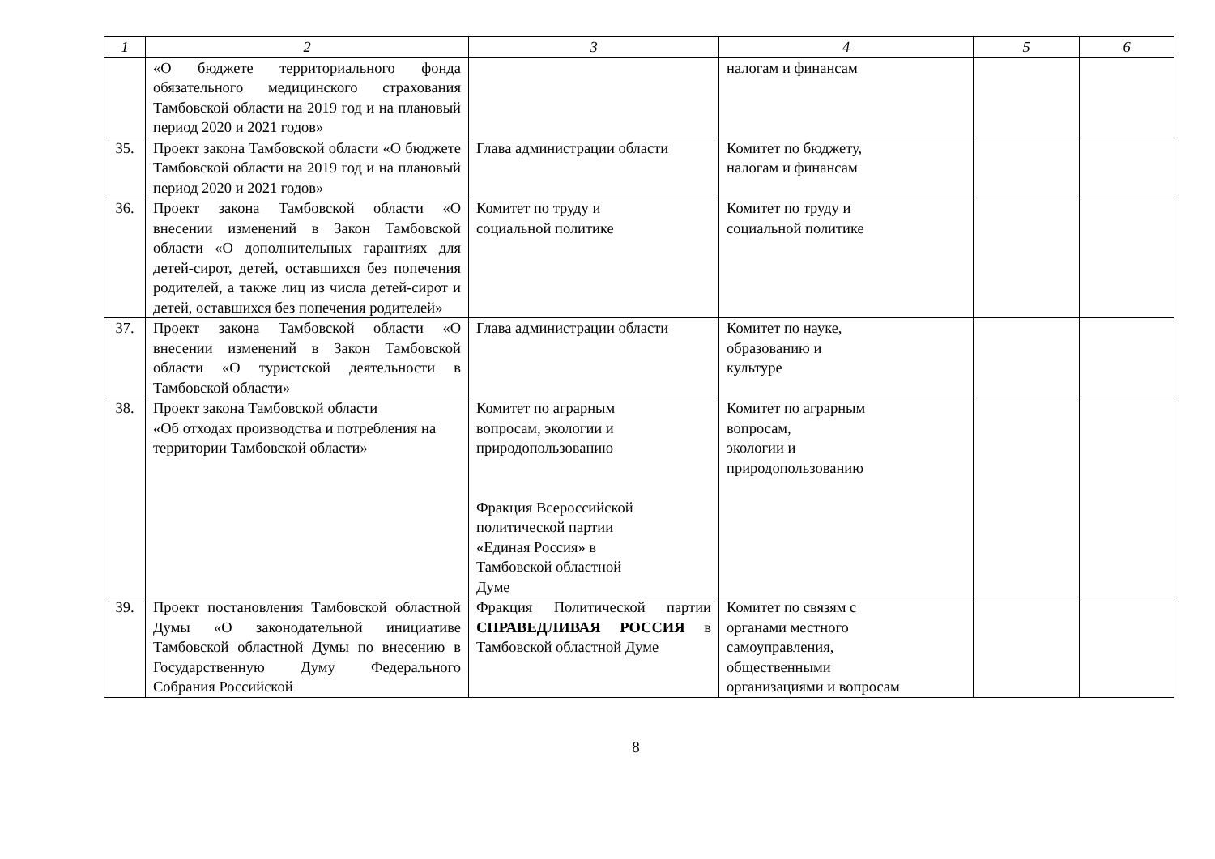| 1 | 2 | 3 | 4 | 5 | 6 |
| --- | --- | --- | --- | --- | --- |
| | «О бюджете территориального фонда обязательного медицинского страхования Тамбовской области на 2019 год и на плановый период 2020 и 2021 годов» | | налогам и финансам | | |
| 35. | Проект закона Тамбовской области «О бюджете Тамбовской области на 2019 год и на плановый период 2020 и 2021 годов» | Глава администрации области | Комитет по бюджету, налогам и финансам | | |
| 36. | Проект закона Тамбовской области «О внесении изменений в Закон Тамбовской области «О дополнительных гарантиях для детей-сирот, детей, оставшихся без попечения родителей, а также лиц из числа детей-сирот и детей, оставшихся без попечения родителей» | Комитет по труду и социальной политике | Комитет по труду и социальной политике | | |
| 37. | Проект закона Тамбовской области «О внесении изменений в Закон Тамбовской области «О туристской деятельности в Тамбовской области» | Глава администрации области | Комитет по науке, образованию и культуре | | |
| 38. | Проект закона Тамбовской области «Об отходах производства и потребления на территории Тамбовской области» | Комитет по аграрным вопросам, экологии и природопользованию Фракция Всероссийской политической партии «Единая Россия» в Тамбовской областной Думе | Комитет по аграрным вопросам, экологии и природопользованию | | |
| 39. | Проект постановления Тамбовской областной Думы «О законодательной инициативе Тамбовской областной Думы по внесению в Государственную Думу Федерального Собрания Российской | Фракция Политической партии СПРАВЕДЛИВАЯ РОССИЯ в Тамбовской областной Думе | Комитет по связям с органами местного самоуправления, общественными организациями и вопросам | | |
8